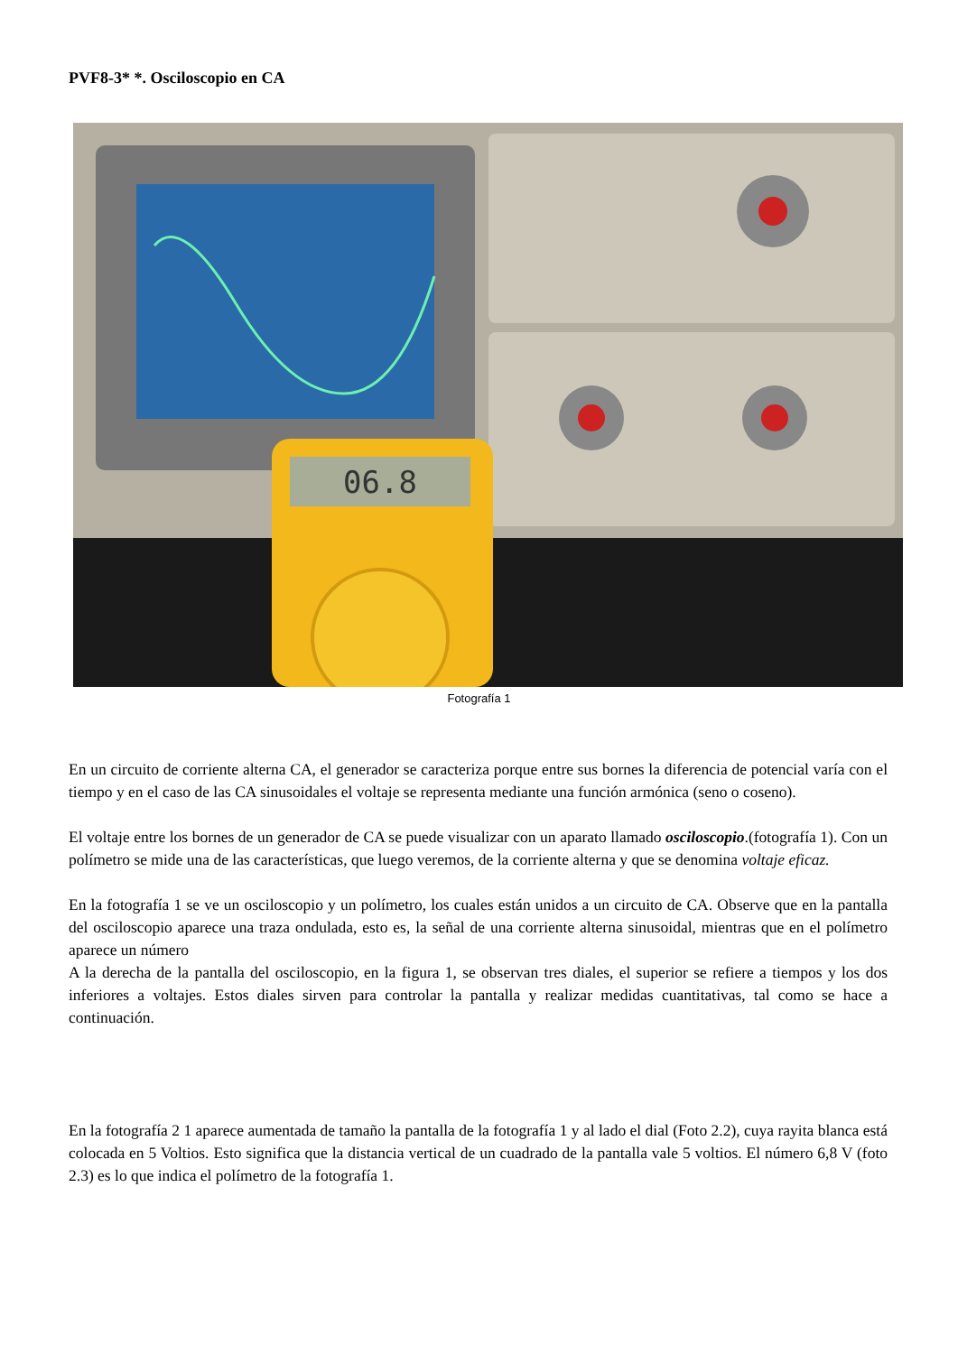PVF8-3* *. Osciloscopio en CA
06.8
Fotografía 1
En un circuito de corriente alterna CA, el generador se caracteriza porque entre sus bornes la diferencia de potencial varía con el tiempo y en el caso de las CA sinusoidales el voltaje se representa mediante una función armónica (seno o coseno).
El voltaje entre los bornes de un generador de CA se puede visualizar con un aparato llamado osciloscopio.(fotografía 1). Con un polímetro se mide una de las características, que luego veremos, de la corriente alterna y que se denomina voltaje eficaz.
En la fotografía 1 se ve un osciloscopio y un polímetro, los cuales están unidos a un circuito de CA. Observe que en la pantalla del osciloscopio aparece una traza ondulada, esto es, la señal de una corriente alterna sinusoidal, mientras que en el polímetro aparece un número
A la derecha de la pantalla del osciloscopio, en la figura 1, se observan tres diales, el superior se refiere a tiempos y los dos inferiores a voltajes. Estos diales sirven para controlar la pantalla y realizar medidas cuantitativas, tal como se hace a continuación.
En la fotografía 2 1 aparece aumentada de tamaño la pantalla de la fotografía 1 y al lado el dial (Foto 2.2), cuya rayita blanca está colocada en 5 Voltios. Esto significa que la distancia vertical de un cuadrado de la pantalla vale 5 voltios. El número 6,8 V (foto 2.3) es lo que indica el polímetro de la fotografía 1.